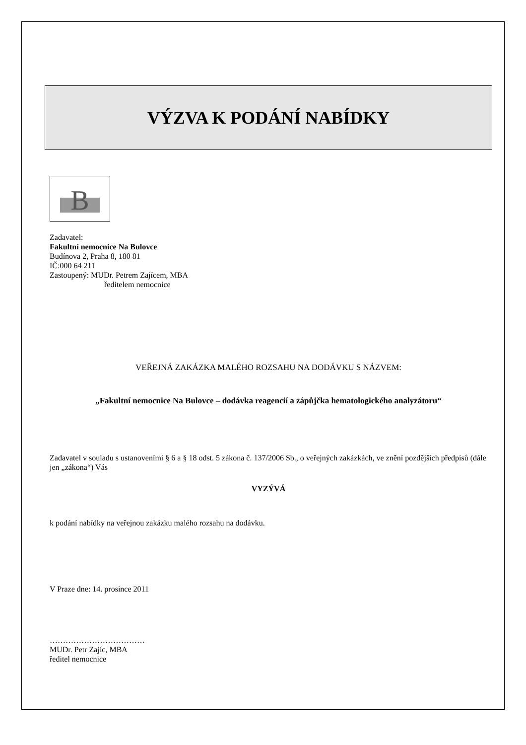VÝZVA K PODÁNÍ NABÍDKY
B
Zadavatel:
Fakultní nemocnice Na Bulovce
Budínova 2, Praha 8, 180 81
IČ:000 64 211
Zastoupený: MUDr. Petrem Zajícem, MBA
ředitelem nemocnice
VEŘEJNÁ ZAKÁZKA MALÉHO ROZSAHU NA DODÁVKU S NÁZVEM:
„Fakultní nemocnice Na Bulovce – dodávka reagencií a zápůjčka hematologického analyzátoru“
Zadavatel v souladu s ustanoveními § 6 a § 18 odst. 5 zákona č. 137/2006 Sb., o veřejných zakázkách, ve znění pozdějších předpisů (dále jen „zákona“) Vás
VYZÝVÁ
k podání nabídky na veřejnou zakázku malého rozsahu na dodávku.
V Praze dne: 14. prosince 2011
………………………………
MUDr. Petr Zajíc, MBA
ředitel nemocnice